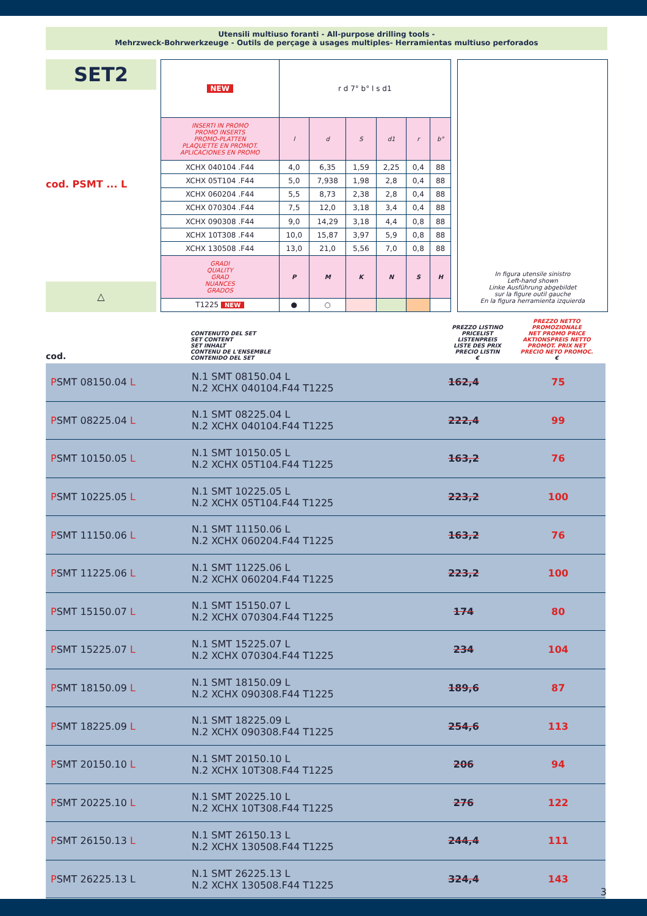Utensili multiuso foranti - All-purpose drilling tools -
Mehrzweck-Bohrwerkzeuge - Outils de perçage à usages multiples- Herramientas multiuso perforados
SET2
cod. PSMT ... L
△
| NEW | r d 7° b° l s d1 | | | | | |
| INSERTI IN PROMO PROMO INSERTS PROMO-PLATTEN PLAQUETTE EN PROMOT. APLICACIONES EN PROMO | l | d | S | d1 | r | b° |
| XCHX 040104 .F44 | 4,0 | 6,35 | 1,59 | 2,25 | 0,4 | 88 |
| XCHX 05T104 .F44 | 5,0 | 7,938 | 1,98 | 2,8 | 0,4 | 88 |
| XCHX 060204 .F44 | 5,5 | 8,73 | 2,38 | 2,8 | 0,4 | 88 |
| XCHX 070304 .F44 | 7,5 | 12,0 | 3,18 | 3,4 | 0,4 | 88 |
| XCHX 090308 .F44 | 9,0 | 14,29 | 3,18 | 4,4 | 0,8 | 88 |
| XCHX 10T308 .F44 | 10,0 | 15,87 | 3,97 | 5,9 | 0,8 | 88 |
| XCHX 130508 .F44 | 13,0 | 21,0 | 5,56 | 7,0 | 0,8 | 88 |
| GRADI QUALITY GRAD NUANCES GRADOS | P | M | K | N | S | H |
| T1225 NEW | ● | ○ | | | | |
In figura utensile sinistro
Left-hand shown
Linke Ausführung abgebildet
sur la figure outil gauche
En la figura herramienta izquierda
cod.
CONTENUTO DEL SET
SET CONTENT
SET INHALT
CONTENU DE L'ENSEMBLE
CONTENIDO DEL SET
PREZZO LISTINO
PRICELIST
LISTENPREIS
LISTE DES PRIX
PRECIO LISTIN
€
PREZZO NETTO PROMOZIONALE
NET PROMO PRICE
AKTIONSPREIS NETTO
PROMOT. PRIX NET
PRECIO NETO PROMOC.
€
| P SMT 08150.04 L | N.1 SMT 08150.04 L N.2 XCHX 040104.F44 T1225 | 162,4 | 75 |
| P SMT 08225.04 L | N.1 SMT 08225.04 L N.2 XCHX 040104.F44 T1225 | 222,4 | 99 |
| P SMT 10150.05 L | N.1 SMT 10150.05 L N.2 XCHX 05T104.F44 T1225 | 163,2 | 76 |
| P SMT 10225.05 L | N.1 SMT 10225.05 L N.2 XCHX 05T104.F44 T1225 | 223,2 | 100 |
| P SMT 11150.06 L | N.1 SMT 11150.06 L N.2 XCHX 060204.F44 T1225 | 163,2 | 76 |
| P SMT 11225.06 L | N.1 SMT 11225.06 L N.2 XCHX 060204.F44 T1225 | 223,2 | 100 |
| P SMT 15150.07 L | N.1 SMT 15150.07 L N.2 XCHX 070304.F44 T1225 | 174 | 80 |
| P SMT 15225.07 L | N.1 SMT 15225.07 L N.2 XCHX 070304.F44 T1225 | 234 | 104 |
| P SMT 18150.09 L | N.1 SMT 18150.09 L N.2 XCHX 090308.F44 T1225 | 189,6 | 87 |
| P SMT 18225.09 L | N.1 SMT 18225.09 L N.2 XCHX 090308.F44 T1225 | 254,6 | 113 |
| P SMT 20150.10 L | N.1 SMT 20150.10 L N.2 XCHX 10T308.F44 T1225 | 206 | 94 |
| P SMT 20225.10 L | N.1 SMT 20225.10 L N.2 XCHX 10T308.F44 T1225 | 276 | 122 |
| P SMT 26150.13 L | N.1 SMT 26150.13 L N.2 XCHX 130508.F44 T1225 | 244,4 | 111 |
| P SMT 26225.13 L | N.1 SMT 26225.13 L N.2 XCHX 130508.F44 T1225 | 324,4 | 143 |
3